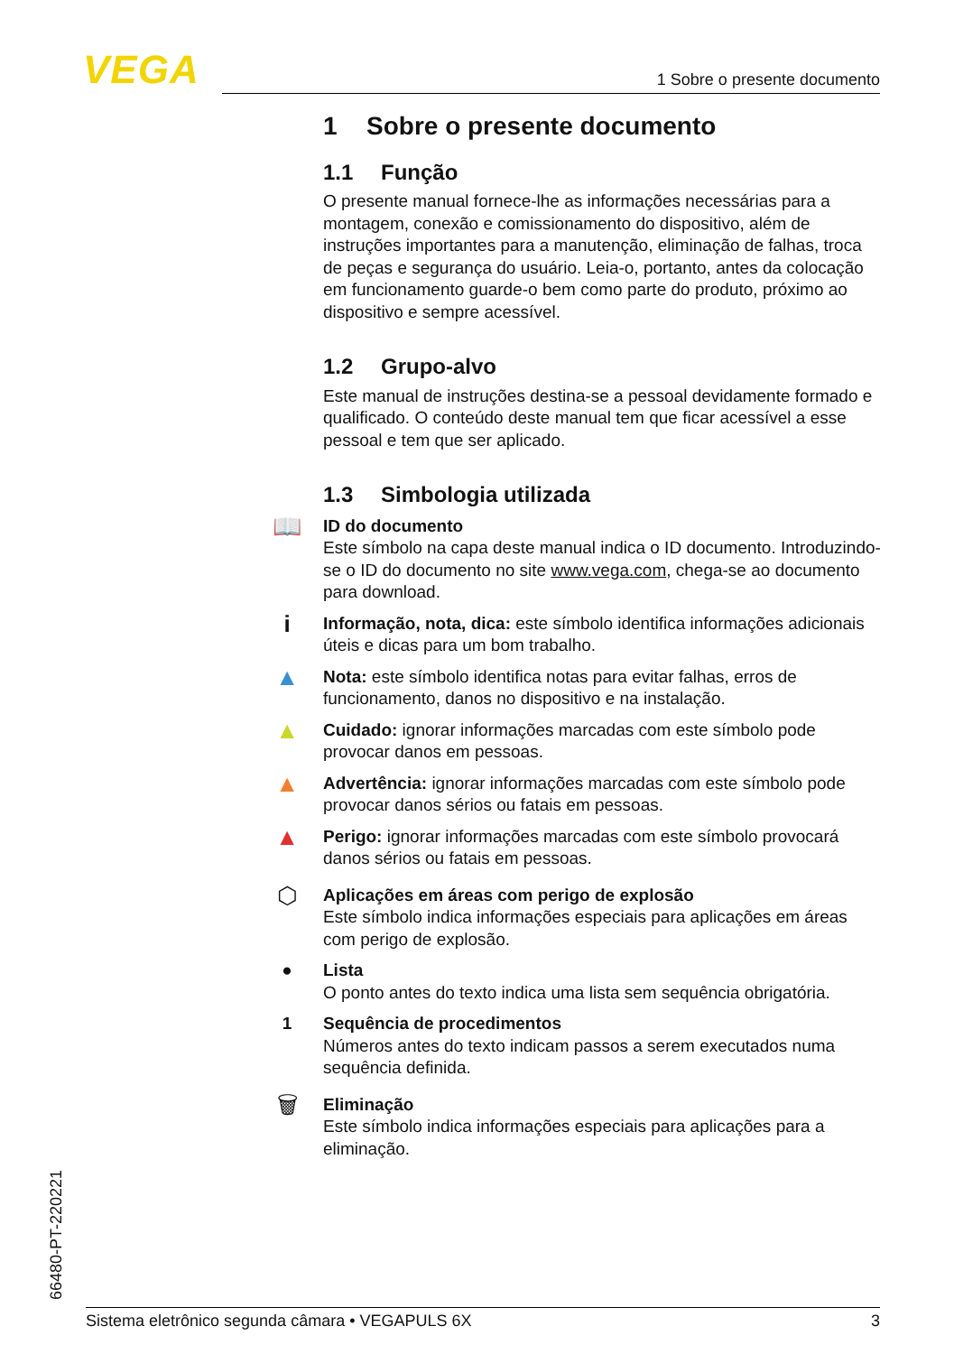VEGA 1 Sobre o presente documento
1 Sobre o presente documento
1.1 Função
O presente manual fornece-lhe as informações necessárias para a montagem, conexão e comissionamento do dispositivo, além de instruções importantes para a manutenção, eliminação de falhas, troca de peças e segurança do usuário. Leia-o, portanto, antes da colocação em funcionamento guarde-o bem como parte do produto, próximo ao dispositivo e sempre acessível.
1.2 Grupo-alvo
Este manual de instruções destina-se a pessoal devidamente formado e qualificado. O conteúdo deste manual tem que ficar acessível a esse pessoal e tem que ser aplicado.
1.3 Simbologia utilizada
📖 ID do documento
Este símbolo na capa deste manual indica o ID documento. Introduzindo-se o ID do documento no site www.vega.com, chega-se ao documento para download.
i Informação, nota, dica: este símbolo identifica informações adicionais úteis e dicas para um bom trabalho.
▲ Nota: este símbolo identifica notas para evitar falhas, erros de funcionamento, danos no dispositivo e na instalação.
▲ Cuidado: ignorar informações marcadas com este símbolo pode provocar danos em pessoas.
▲ Advertência: ignorar informações marcadas com este símbolo pode provocar danos sérios ou fatais em pessoas.
▲ Perigo: ignorar informações marcadas com este símbolo provocará danos sérios ou fatais em pessoas.
⬡ Aplicações em áreas com perigo de explosão
Este símbolo indica informações especiais para aplicações em áreas com perigo de explosão.
● Lista
O ponto antes do texto indica uma lista sem sequência obrigatória.
1 Sequência de procedimentos
Números antes do texto indicam passos a serem executados numa sequência definida.
🗑 Eliminação
Este símbolo indica informações especiais para aplicações para a eliminação.
66480-PT-220221 Sistema eletrônico segunda câmara • VEGAPULS 6X 3